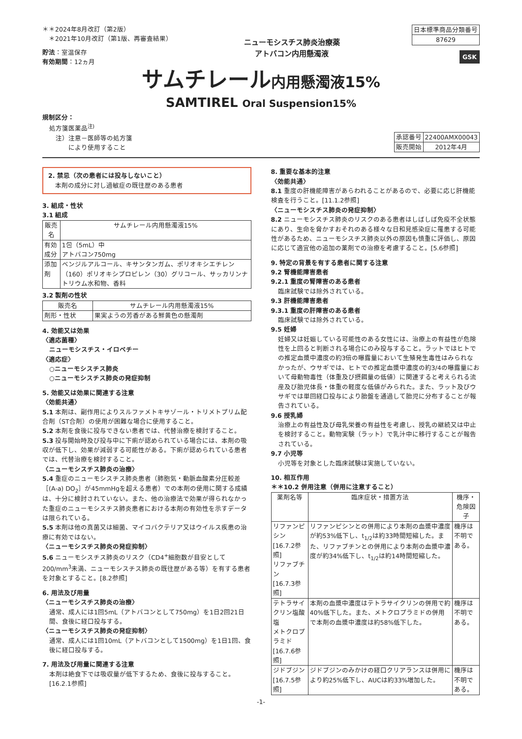＊＊2024年8月改訂（第2版）
　＊2021年10月改訂（第1版、再審査結果）
貯法：室温保存
有効期間：12ヵ月
ニューモシスチス肺炎治療薬
アトバコン内用懸濁液
| 日本標準商品分類番号 |
| --- |
| 87629 |
GSK
サムチレール内用懸濁液15%
SAMTIREL Oral Suspension15%
規制区分：
処方箋医薬品<sup>注)</sup>
　注）注意－医師等の処方箋
　　　により使用すること
| 承認番号 | 22400AMX00043 |
| 販売開始 | 2012年4月 |
2. 禁忌（次の患者には投与しないこと）
本剤の成分に対し過敏症の既往歴のある患者
3. 組成・性状
3.1 組成
| 販売名 | サムチレール内用懸濁液15% |
| --- | --- |
| 有効成分 | 1包（5mL）中 アトバコン750mg |
| 添加剤 | ベンジルアルコール、キサンタンガム、ポリオキシエチレン（160）ポリオキシプロピレン（30）グリコール、サッカリンナトリウム水和物、香料 |
3.2 製剤の性状
| 販売名 | サムチレール内用懸濁液15% |
| --- | --- |
| 剤形・性状 | 果実ようの芳香がある鮮黄色の懸濁剤 |
4. 効能又は効果
〈適応菌種〉
ニューモシスチス・イロベチー
〈適応症〉
○ニューモシスチス肺炎
○ニューモシスチス肺炎の発症抑制
5. 効能又は効果に関連する注意
〈効能共通〉
5.1 本剤は、副作用によりスルファメトキサゾール・トリメトプリム配合剤（ST合剤）の使用が困難な場合に使用すること。
5.2 本剤を食後に投与できない患者では、代替治療を検討すること。
5.3 投与開始時及び投与中に下痢が認められている場合には、本剤の吸収が低下し、効果が減弱する可能性がある。下痢が認められている患者では、代替治療を検討すること。
〈ニューモシスチス肺炎の治療〉
5.4 重症のニューモシスチス肺炎患者（肺胞気・動脈血酸素分圧較差［(A-a) DO<sub>2</sub>］が45mmHgを超える患者）での本剤の使用に関する成績は、十分に検討されていない。また、他の治療法で効果が得られなかった重症のニューモシスチス肺炎患者における本剤の有効性を示すデータは限られている。
5.5 本剤は他の真菌又は細菌、マイコバクテリア又はウイルス疾患の治療に有効ではない。
〈ニューモシスチス肺炎の発症抑制〉
5.6 ニューモシスチス肺炎のリスク（CD4<sup>+</sup>細胞数が目安として200/mm<sup>3</sup>未満、ニューモシスチス肺炎の既往歴がある等）を有する患者を対象とすること。[8.2参照]
6. 用法及び用量
〈ニューモシスチス肺炎の治療〉
通常、成人には1回5mL（アトバコンとして750mg）を1日2回21日間、食後に経口投与する。
〈ニューモシスチス肺炎の発症抑制〉
通常、成人には1回10mL（アトバコンとして1500mg）を1日1回、食後に経口投与する。
7. 用法及び用量に関連する注意
本剤は絶食下では吸収量が低下するため、食後に投与すること。[16.2.1参照]
8. 重要な基本的注意
〈効能共通〉
8.1 重度の肝機能障害があらわれることがあるので、必要に応じ肝機能検査を行うこと。[11.1.2参照]
〈ニューモシスチス肺炎の発症抑制〉
8.2 ニューモシスチス肺炎のリスクのある患者はしばしば免疫不全状態にあり、生命を脅かすおそれのある様々な日和見感染症に罹患する可能性があるため、ニューモシスチス肺炎以外の原因も慎重に評価し、原因に応じて適宜他の追加の薬剤での治療を考慮すること。[5.6参照]
9. 特定の背景を有する患者に関する注意
9.2 腎機能障害患者
9.2.1 重度の腎障害のある患者
臨床試験では除外されている。
9.3 肝機能障害患者
9.3.1 重度の肝障害のある患者
臨床試験では除外されている。
9.5 妊婦
妊婦又は妊娠している可能性のある女性には、治療上の有益性が危険性を上回ると判断される場合にのみ投与すること。ラットではヒトでの推定血漿中濃度の約3倍の曝露量において生殖発生毒性はみられなかったが、ウサギでは、ヒトでの推定血漿中濃度の約3/4の曝露量において母動物毒性（体重及び摂餌量の低値）に関連すると考えられる流産及び胎児体長・体重の軽度な低値がみられた。また、ラット及びウサギでは単回経口投与により胎盤を通過して胎児に分布することが報告されている。
9.6 授乳婦
治療上の有益性及び母乳栄養の有益性を考慮し、授乳の継続又は中止を検討すること。動物実験（ラット）で乳汁中に移行することが報告されている。
9.7 小児等
小児等を対象とした臨床試験は実施していない。
10. 相互作用
＊＊10.2 併用注意（併用に注意すること）
| 薬剤名等 | 臨床症状・措置方法 | 機序・危険因子 |
| --- | --- | --- |
| リファンピシン [16.7.2参照] リファブチン [16.7.3参照] | リファンピシンとの併用により本剤の血漿中濃度が約53%低下し、t<sub>1/2</sub>は約33時間短縮した。また、リファブチンとの併用により本剤の血漿中濃度が約34%低下し、t<sub>1/2</sub>は約14時間短縮した。 | 機序は不明である。 |
| テトラサイクリン塩酸塩 メトクロプラミド [16.7.6参照] | 本剤の血漿中濃度はテトラサイクリンの併用で約40%低下した。また、メトクロプラミドの併用で本剤の血漿中濃度は約58%低下した。 | 機序は不明である。 |
| ジドブジン [16.7.5参照] | ジドブジンのみかけの経口クリアランスは併用により約25%低下し、AUCは約33%増加した。 | 機序は不明である。 |
-1-